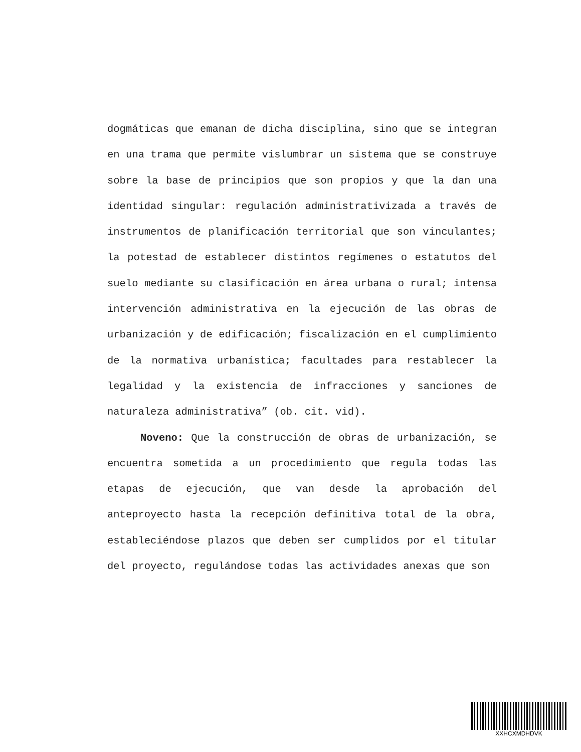dogmáticas que emanan de dicha disciplina, sino que se integran en una trama que permite vislumbrar un sistema que se construye sobre la base de principios que son propios y que la dan una identidad singular: regulación administrativizada a través de instrumentos de planificación territorial que son vinculantes; la potestad de establecer distintos regímenes o estatutos del suelo mediante su clasificación en área urbana o rural; intensa intervención administrativa en la ejecución de las obras de urbanización y de edificación; fiscalización en el cumplimiento de la normativa urbanística; facultades para restablecer la legalidad y la existencia de infracciones y sanciones de naturaleza administrativa” (ob. cit. vid).
Noveno: Que la construcción de obras de urbanización, se encuentra sometida a un procedimiento que regula todas las etapas de ejecución, que van desde la aprobación del anteproyecto hasta la recepción definitiva total de la obra, estableciéndose plazos que deben ser cumplidos por el titular del proyecto, regulándose todas las actividades anexas que son
XXHCXMDHDVK